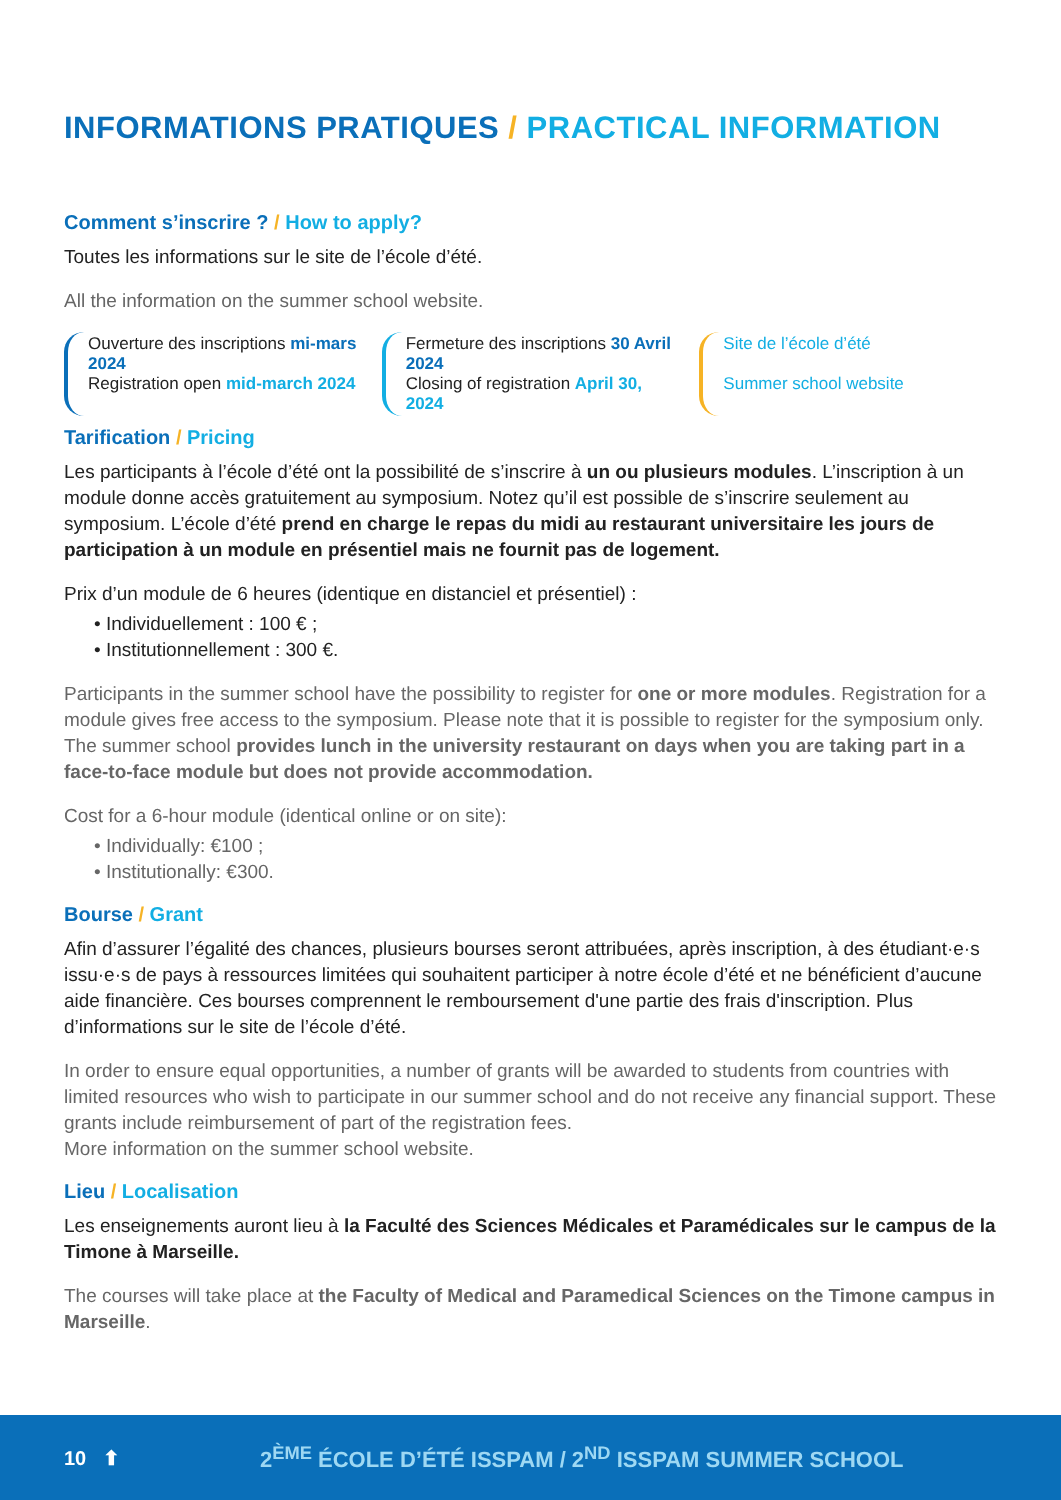INFORMATIONS PRATIQUES / PRACTICAL INFORMATION
Comment s’inscrire ? / How to apply?
Toutes les informations sur le site de l’école d’été.
All the information on the summer school website.
Ouverture des inscriptions mi-mars 2024
Registration open mid-march 2024
Fermeture des inscriptions 30 Avril 2024
Closing of registration April 30, 2024
Site de l’école d’été
Summer school website
Tarification / Pricing
Les participants à l’école d’été ont la possibilité de s’inscrire à un ou plusieurs modules. L’inscription à un module donne accès gratuitement au symposium. Notez qu’il est possible de s’inscrire seulement au symposium. L’école d’été prend en charge le repas du midi au restaurant universitaire les jours de participation à un module en présentiel mais ne fournit pas de logement.
Prix d’un module de 6 heures (identique en distanciel et présentiel) :
• Individuellement : 100 € ;
• Institutionnellement : 300 €.
Participants in the summer school have the possibility to register for one or more modules. Registration for a module gives free access to the symposium. Please note that it is possible to register for the symposium only. The summer school provides lunch in the university restaurant on days when you are taking part in a face-to-face module but does not provide accommodation.
Cost for a 6-hour module (identical online or on site):
• Individually: €100 ;
• Institutionally: €300.
Bourse / Grant
Afin d’assurer l’égalité des chances, plusieurs bourses seront attribuées, après inscription, à des étudiant·e·s issu·e·s de pays à ressources limitées qui souhaitent participer à notre école d’été et ne bénéficient d’aucune aide financière. Ces bourses comprennent le remboursement d'une partie des frais d'inscription. Plus d’informations sur le site de l’école d’été.
In order to ensure equal opportunities, a number of grants will be awarded to students from countries with limited resources who wish to participate in our summer school and do not receive any financial support. These grants include reimbursement of part of the registration fees.
More information on the summer school website.
Lieu / Localisation
Les enseignements auront lieu à la Faculté des Sciences Médicales et Paramédicales sur le campus de la Timone à Marseille.
The courses will take place at the Faculty of Medical and Paramedical Sciences on the Timone campus in Marseille.
10 ⬆ 2<sup>ÈME</sup> ÉCOLE D’ÉTÉ ISSPAM / 2<sup>ND</sup> ISSPAM SUMMER SCHOOL